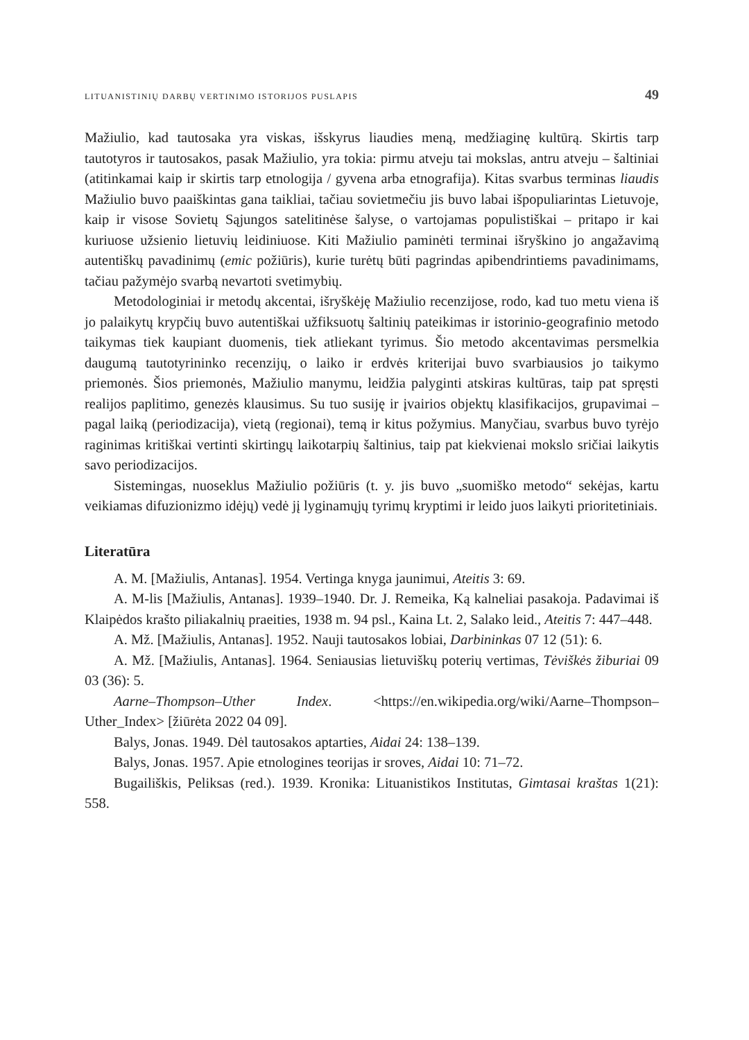LITUANISTINIŲ DARBŲ VERTINIMO ISTORIJOS PUSLAPIS 49
Mažiulio, kad tautosaka yra viskas, išskyrus liaudies meną, medžiaginę kultūrą. Skirtis tarp tautotyros ir tautosakos, pasak Mažiulio, yra tokia: pirmu atveju tai mokslas, antru atveju – šaltiniai (atitinkamai kaip ir skirtis tarp etnologija / gyvena arba etnografija). Kitas svarbus terminas liaudis Mažiulio buvo paaiškintas gana taikliai, tačiau sovietmečiu jis buvo labai išpopuliarintas Lietuvoje, kaip ir visose Sovietų Sąjungos satelitinėse šalyse, o vartojamas populistiškai – pritapo ir kai kuriuose užsienio lietuvių leidiniuose. Kiti Mažiulio paminėti terminai išryškino jo angažavimą autentiškų pavadinimų (emic požiūris), kurie turėtų būti pagrindas apibendrintiems pavadinimams, tačiau pažymėjo svarbą nevartoti svetimybių.
Metodologiniai ir metodų akcentai, išryškėję Mažiulio recenzijose, rodo, kad tuo metu viena iš jo palaikytų krypčių buvo autentiškai užfiksuotų šaltinių pateikimas ir istorinio-geografinio metodo taikymas tiek kaupiant duomenis, tiek atliekant tyrimus. Šio metodo akcentavimas persmelkia daugumą tautotyrininko recenzijų, o laiko ir erdvės kriterijai buvo svarbiausios jo taikymo priemonės. Šios priemonės, Mažiulio manymu, leidžia palyginti atskiras kultūras, taip pat spręsti realijos paplitimo, genezės klausimus. Su tuo susiję ir įvairios objektų klasifikacijos, grupavimai – pagal laiką (periodizacija), vietą (regionai), temą ir kitus požymius. Manyčiau, svarbus buvo tyrėjo raginimas kritiškai vertinti skirtingų laikotarpių šaltinius, taip pat kiekvienai mokslo sričiai laikytis savo periodizacijos.
Sistemingas, nuoseklus Mažiulio požiūris (t. y. jis buvo „suomiško metodo“ sekėjas, kartu veikiamas difuzionizmo idėjų) vedė jį lyginamųjų tyrimų kryptimi ir leido juos laikyti prioritetiniais.
Literatūra
A. M. [Mažiulis, Antanas]. 1954. Vertinga knyga jaunimui, Ateitis 3: 69.
A. M-lis [Mažiulis, Antanas]. 1939–1940. Dr. J. Remeika, Ką kalneliai pasakoja. Padavimai iš Klaipėdos krašto piliakalnių praeities, 1938 m. 94 psl., Kaina Lt. 2, Salako leid., Ateitis 7: 447–448.
A. Mž. [Mažiulis, Antanas]. 1952. Nauji tautosakos lobiai, Darbininkas 07 12 (51): 6.
A. Mž. [Mažiulis, Antanas]. 1964. Seniausias lietuviškų poterių vertimas, Tėviškės žiburiai 09 03 (36): 5.
Aarne–Thompson–Uther Index. <https://en.wikipedia.org/wiki/Aarne–Thompson–Uther_Index> [žiūrėta 2022 04 09].
Balys, Jonas. 1949. Dėl tautosakos aptarties, Aidai 24: 138–139.
Balys, Jonas. 1957. Apie etnologines teorijas ir sroves, Aidai 10: 71–72.
Bugailiškis, Peliksas (red.). 1939. Kronika: Lituanistikos Institutas, Gimtasai kraštas 1(21): 558.